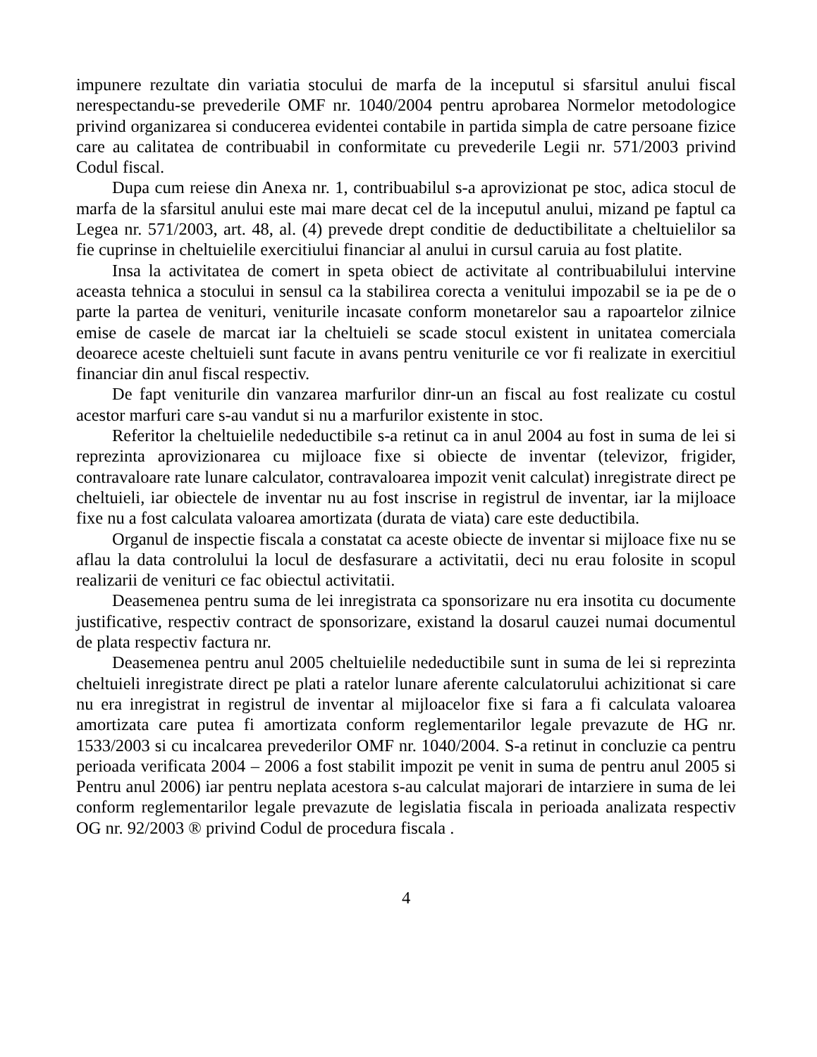impunere rezultate din variatia stocului de marfa de la inceputul si sfarsitul anului fiscal nerespectandu-se prevederile OMF nr. 1040/2004 pentru aprobarea Normelor metodologice privind organizarea si conducerea evidentei contabile in partida simpla de catre persoane fizice care au calitatea de contribuabil in conformitate cu prevederile Legii nr. 571/2003 privind Codul fiscal.
Dupa cum reiese din Anexa nr. 1, contribuabilul s-a aprovizionat pe stoc, adica stocul de marfa de la sfarsitul anului este mai mare decat cel de la inceputul anului, mizand pe faptul ca Legea nr. 571/2003, art. 48, al. (4) prevede drept conditie de deductibilitate a cheltuielilor sa fie cuprinse in cheltuielile exercitiului financiar al anului in cursul caruia au fost platite.
Insa la activitatea de comert in speta obiect de activitate al contribuabilului intervine aceasta tehnica a stocului in sensul ca la stabilirea corecta a venitului impozabil se ia pe de o parte la partea de venituri, veniturile incasate conform monetarelor sau a rapoartelor zilnice emise de casele de marcat iar la cheltuieli se scade stocul existent in unitatea comerciala deoarece aceste cheltuieli sunt facute in avans pentru veniturile ce vor fi realizate in exercitiul financiar din anul fiscal respectiv.
De fapt veniturile din vanzarea marfurilor dinr-un an fiscal au fost realizate cu costul acestor marfuri care s-au vandut si nu a marfurilor existente in stoc.
Referitor la cheltuielile nedeductibile s-a retinut ca in anul 2004 au fost in suma de lei si reprezinta aprovizionarea cu mijloace fixe si obiecte de inventar (televizor, frigider, contravaloare rate lunare calculator, contravaloarea impozit venit calculat) inregistrate direct pe cheltuieli, iar obiectele de inventar nu au fost inscrise in registrul de inventar, iar la mijloace fixe nu a fost calculata valoarea amortizata (durata de viata) care este deductibila.
Organul de inspectie fiscala a constatat ca aceste obiecte de inventar si mijloace fixe nu se aflau la data controlului la locul de desfasurare a activitatii, deci nu erau folosite in scopul realizarii de venituri ce fac obiectul activitatii.
Deasemenea pentru suma de lei inregistrata ca sponsorizare nu era insotita cu documente justificative, respectiv contract de sponsorizare, existand la dosarul cauzei numai documentul de plata respectiv factura nr.
Deasemenea pentru anul 2005 cheltuielile nedeductibile sunt in suma de lei si reprezinta cheltuieli inregistrate direct pe plati a ratelor lunare aferente calculatorului achizitionat si care nu era inregistrat in registrul de inventar al mijloacelor fixe si fara a fi calculata valoarea amortizata care putea fi amortizata conform reglementarilor legale prevazute de HG nr. 1533/2003 si cu incalcarea prevederilor OMF nr. 1040/2004. S-a retinut in concluzie ca pentru perioada verificata 2004 – 2006 a fost stabilit impozit pe venit in suma de pentru anul 2005 si Pentru anul 2006) iar pentru neplata acestora s-au calculat majorari de intarziere in suma de lei conform reglementarilor legale prevazute de legislatia fiscala in perioada analizata respectiv OG nr. 92/2003 ® privind Codul de procedura fiscala .
4